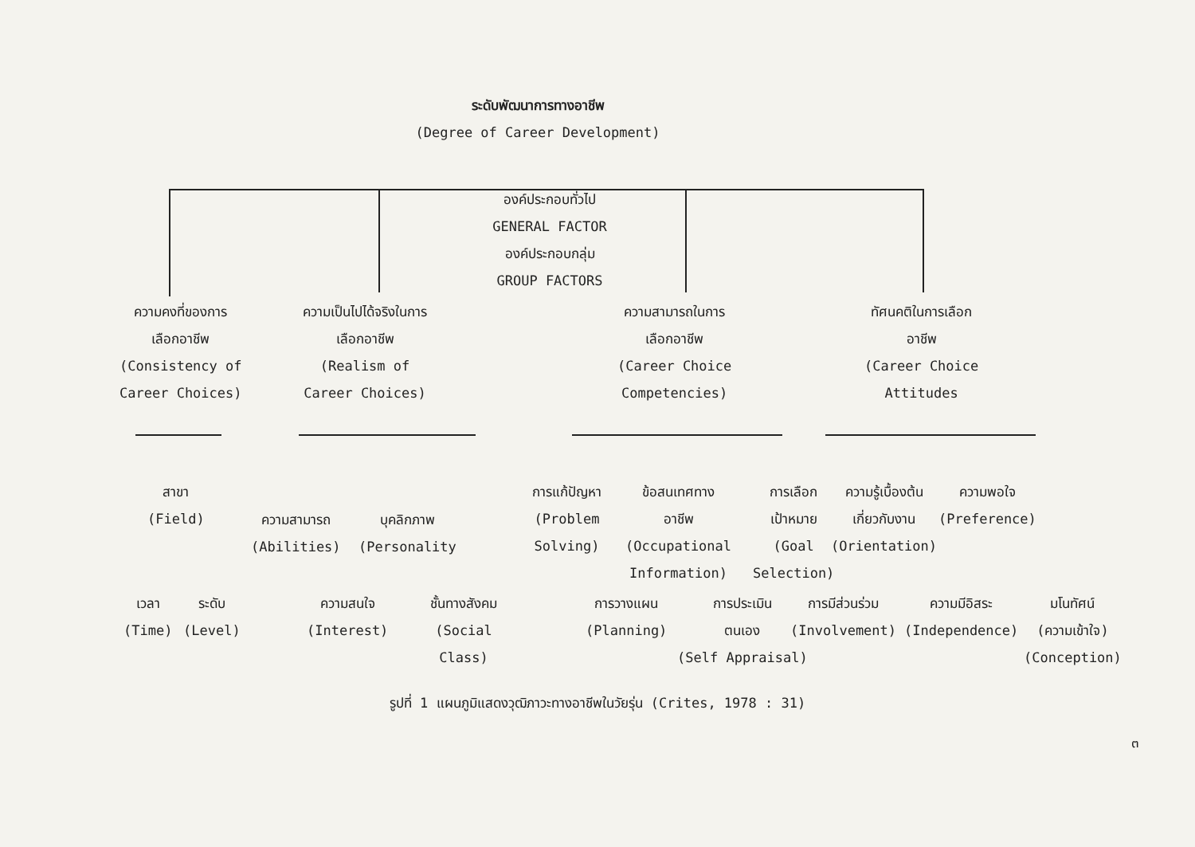ระดับพัฒนาการทางอาชีพ
(Degree of Career Development)
องค์ประกอบทั่วไป
GENERAL FACTOR
องค์ประกอบกลุ่ม
GROUP FACTORS
ความคงที่ของการ
เลือกอาชีพ
(Consistency of
Career Choices)
ความเป็นไปได้จริงในการ
เลือกอาชีพ
(Realism of
Career Choices)
ความสามารถในการ
เลือกอาชีพ
(Career Choice
Competencies)
ทัศนคติในการเลือก
อาชีพ
(Career Choice
Attitudes
สาขา
(Field)
ความสามารถ
(Abilities)
บุคลิกภาพ
(Personality
การแก้ปัญหา
(Problem
Solving)
ข้อสนเทศทาง
อาชีพ
(Occupational
Information)
การเลือก
เป้าหมาย
(Goal
Selection)
ความรู้เบื้องต้น
เกี่ยวกับงาน
(Orientation)
ความพอใจ
(Preference)
เวลา
(Time)
ระดับ
(Level)
ความสนใจ
(Interest)
ชั้นทางสังคม
(Social
Class)
การวางแผน
(Planning)
การประเมิน
ตนเอง
(Self Appraisal)
การมีส่วนร่วม
(Involvement)
ความมีอิสระ
(Independence)
มโนทัศน์
(ความเข้าใจ)
(Conception)
รูปที่ 1 แผนภูมิแสดงวุฒิภาวะทางอาชีพในวัยรุ่น (Crites, 1978 : 31)
๓